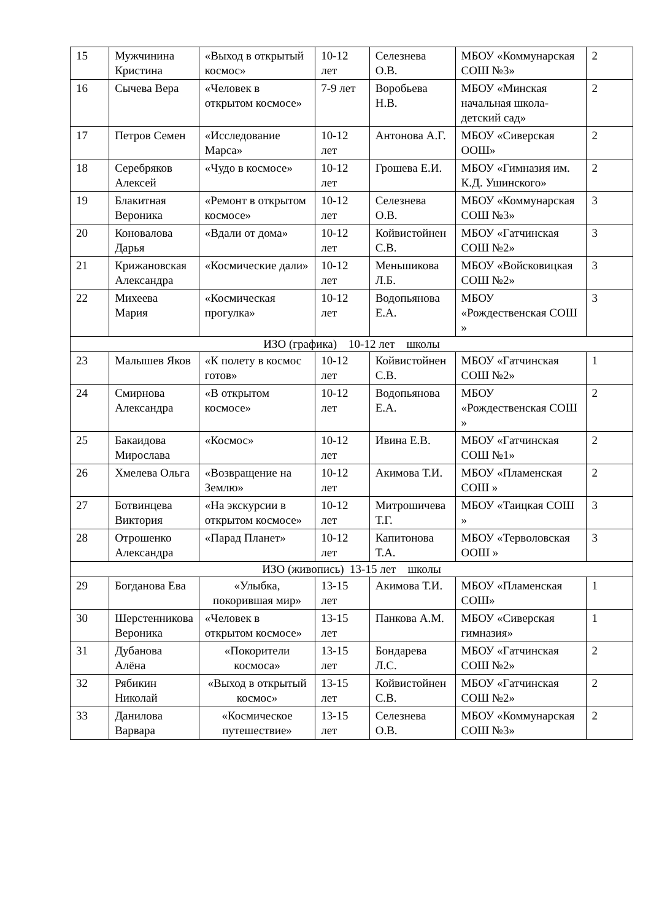| 15 | Мужчинина Кристина | «Выход в открытый космос» | 10-12 лет | Селезнева О.В. | МБОУ «Коммунарская СОШ №3» | 2 |
| 16 | Сычева Вера | «Человек в открытом космосе» | 7-9 лет | Воробьева Н.В. | МБОУ «Минская начальная школа-детский сад» | 2 |
| 17 | Петров Семен | «Исследование Марса» | 10-12 лет | Антонова А.Г. | МБОУ «Сиверская ООШ» | 2 |
| 18 | Серебряков Алексей | «Чудо в космосе» | 10-12 лет | Грошева Е.И. | МБОУ «Гимназия им. К.Д. Ушинского» | 2 |
| 19 | Блакитная Вероника | «Ремонт в открытом космосе» | 10-12 лет | Селезнева О.В. | МБОУ «Коммунарская СОШ №3» | 3 |
| 20 | Коновалова Дарья | «Вдали от дома» | 10-12 лет | Койвистойнен С.В. | МБОУ «Гатчинская СОШ №2» | 3 |
| 21 | Крижановская Александра | «Космические дали» | 10-12 лет | Меньшикова Л.Б. | МБОУ «Войсковицкая СОШ №2» | 3 |
| 22 | Михеева Мария | «Космическая прогулка» | 10-12 лет | Водопьянова Е.А. | МБОУ «Рождественская СОШ » | 3 |
| ИЗО (графика) 10-12 лет школы | | | | | | |
| 23 | Малышев Яков | «К полету в космос готов» | 10-12 лет | Койвистойнен С.В. | МБОУ «Гатчинская СОШ №2» | 1 |
| 24 | Смирнова Александра | «В открытом космосе» | 10-12 лет | Водопьянова Е.А. | МБОУ «Рождественская СОШ » | 2 |
| 25 | Бакаидова Мирослава | «Космос» | 10-12 лет | Ивина Е.В. | МБОУ «Гатчинская СОШ №1» | 2 |
| 26 | Хмелева Ольга | «Возвращение на Землю» | 10-12 лет | Акимова Т.И. | МБОУ «Пламенская СОШ » | 2 |
| 27 | Ботвинцева Виктория | «На экскурсии в открытом космосе» | 10-12 лет | Митрошичева Т.Г. | МБОУ «Таицкая СОШ » | 3 |
| 28 | Отрошенко Александра | «Парад Планет» | 10-12 лет | Капитонова Т.А. | МБОУ «Терволовская ООШ » | 3 |
| ИЗО (живопись) 13-15 лет школы | | | | | | |
| 29 | Богданова Ева | «Улыбка, покорившая мир» | 13-15 лет | Акимова Т.И. | МБОУ «Пламенская СОШ» | 1 |
| 30 | Шерстенникова Вероника | «Человек в открытом космосе» | 13-15 лет | Панкова А.М. | МБОУ «Сиверская гимназия» | 1 |
| 31 | Дубанова Алёна | «Покорители космоса» | 13-15 лет | Бондарева Л.С. | МБОУ «Гатчинская СОШ №2» | 2 |
| 32 | Рябикин Николай | «Выход в открытый космос» | 13-15 лет | Койвистойнен С.В. | МБОУ «Гатчинская СОШ №2» | 2 |
| 33 | Данилова Варвара | «Космическое путешествие» | 13-15 лет | Селезнева О.В. | МБОУ «Коммунарская СОШ №3» | 2 |